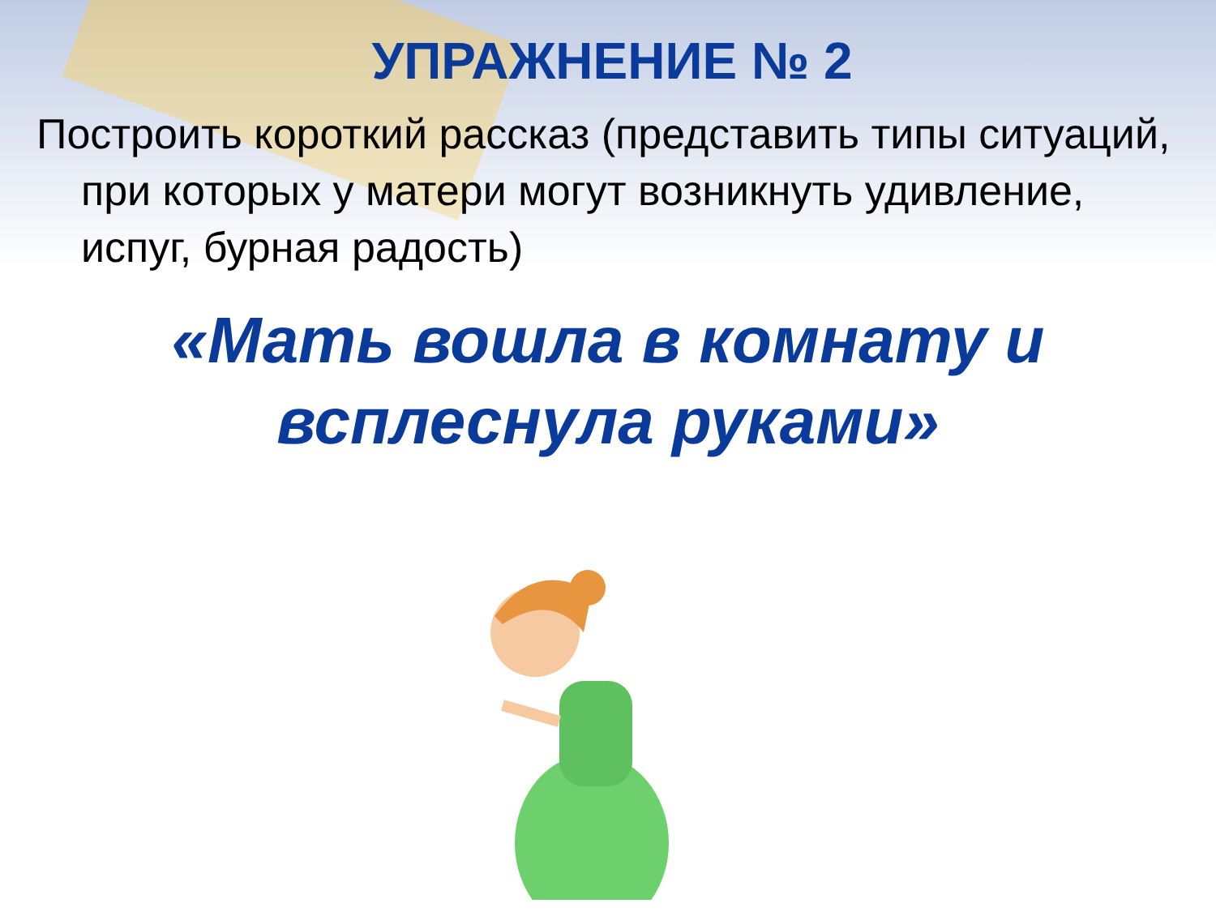УПРАЖНЕНИЕ № 2
Построить короткий рассказ (представить типы ситуаций, при которых у матери могут возникнуть удивление, испуг, бурная радость)
«Мать вошла в комнату и
всплеснула руками»